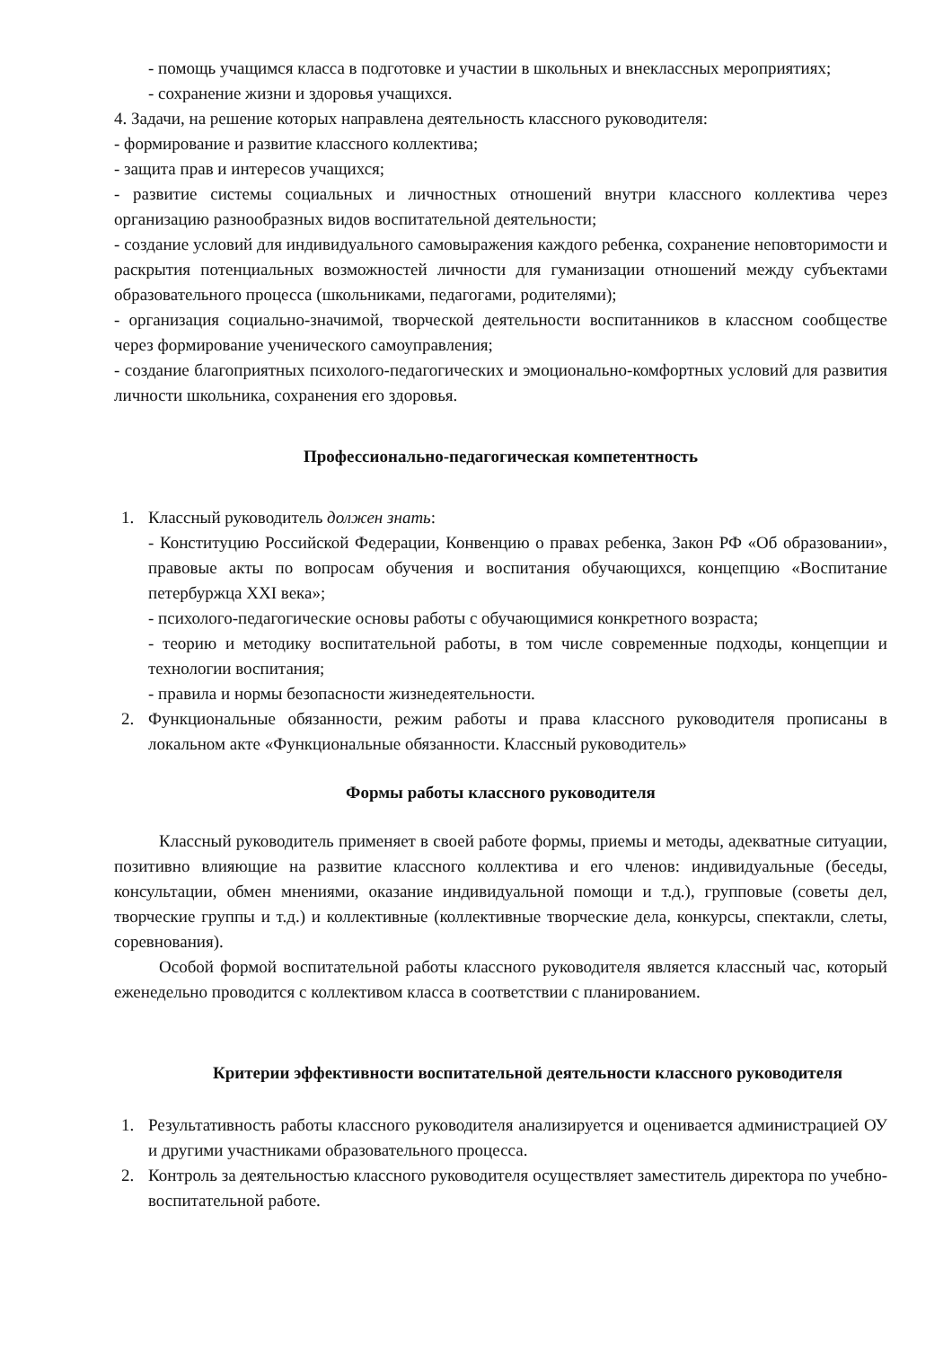- помощь учащимся класса в подготовке и участии в школьных и внеклассных мероприятиях;
- сохранение жизни и здоровья учащихся.
4. Задачи, на решение которых направлена деятельность классного руководителя:
- формирование и развитие классного коллектива;
- защита прав и интересов учащихся;
- развитие системы социальных и личностных отношений внутри классного коллектива через организацию разнообразных видов воспитательной деятельности;
- создание условий для индивидуального самовыражения каждого ребенка, сохранение неповторимости и раскрытия потенциальных возможностей личности для гуманизации отношений между субъектами образовательного процесса (школьниками, педагогами, родителями);
- организация социально-значимой, творческой деятельности воспитанников в классном сообществе через формирование ученического самоуправления;
- создание благоприятных психолого-педагогических и эмоционально-комфортных условий для развития личности школьника, сохранения его здоровья.
Профессионально-педагогическая компетентность
1. Классный руководитель должен знать:
- Конституцию Российской Федерации, Конвенцию о правах ребенка, Закон РФ «Об образовании», правовые акты по вопросам обучения и воспитания обучающихся, концепцию «Воспитание петербуржца XXI века»;
- психолого-педагогические основы работы с обучающимися конкретного возраста;
- теорию и методику воспитательной работы, в том числе современные подходы, концепции и технологии воспитания;
- правила и нормы безопасности жизнедеятельности.
2. Функциональные обязанности, режим работы и права классного руководителя прописаны в локальном акте «Функциональные обязанности. Классный руководитель»
Формы работы классного руководителя
Классный руководитель применяет в своей работе формы, приемы и методы, адекватные ситуации, позитивно влияющие на развитие классного коллектива и его членов: индивидуальные (беседы, консультации, обмен мнениями, оказание индивидуальной помощи и т.д.), групповые (советы дел, творческие группы и т.д.) и коллективные (коллективные творческие дела, конкурсы, спектакли, слеты, соревнования).
Особой формой воспитательной работы классного руководителя является классный час, который еженедельно проводится с коллективом класса в соответствии с планированием.
Критерии эффективности воспитательной деятельности классного руководителя
1. Результативность работы классного руководителя анализируется и оценивается администрацией ОУ и другими участниками образовательного процесса.
2. Контроль за деятельностью классного руководителя осуществляет заместитель директора по учебно-воспитательной работе.